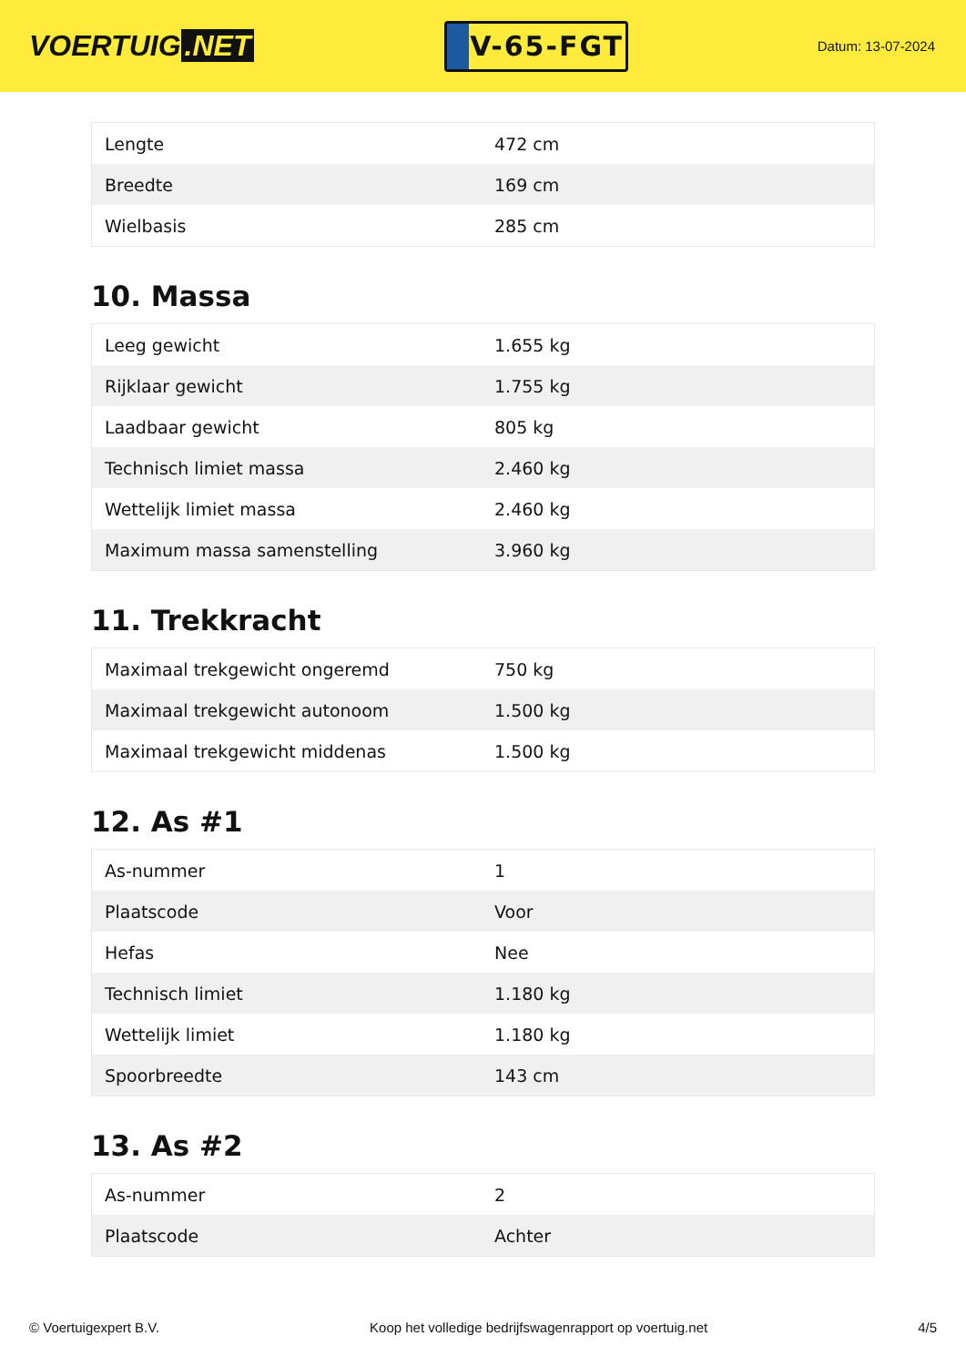VOERTUIG.NET
V-65-FGT
Datum: 13-07-2024
| Lengte | 472 cm |
| Breedte | 169 cm |
| Wielbasis | 285 cm |
10. Massa
| Leeg gewicht | 1.655 kg |
| Rijklaar gewicht | 1.755 kg |
| Laadbaar gewicht | 805 kg |
| Technisch limiet massa | 2.460 kg |
| Wettelijk limiet massa | 2.460 kg |
| Maximum massa samenstelling | 3.960 kg |
11. Trekkracht
| Maximaal trekgewicht ongeremd | 750 kg |
| Maximaal trekgewicht autonoom | 1.500 kg |
| Maximaal trekgewicht middenas | 1.500 kg |
12. As #1
| As-nummer | 1 |
| Plaatscode | Voor |
| Hefas | Nee |
| Technisch limiet | 1.180 kg |
| Wettelijk limiet | 1.180 kg |
| Spoorbreedte | 143 cm |
13. As #2
| As-nummer | 2 |
| Plaatscode | Achter |
© Voertuigexpert B.V. Koop het volledige bedrijfswagenrapport op voertuig.net 4/5